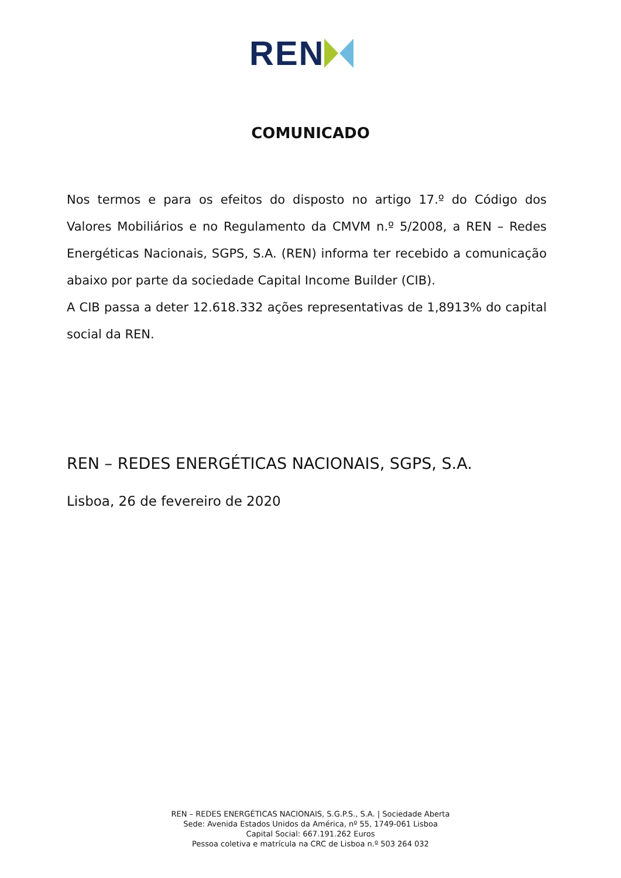REN
COMUNICADO
Nos termos e para os efeitos do disposto no artigo 17.º do Código dos Valores Mobiliários e no Regulamento da CMVM n.º 5/2008, a REN – Redes Energéticas Nacionais, SGPS, S.A. (REN) informa ter recebido a comunicação abaixo por parte da sociedade Capital Income Builder (CIB).
A CIB passa a deter 12.618.332 ações representativas de 1,8913% do capital social da REN.
REN – REDES ENERGÉTICAS NACIONAIS, SGPS, S.A.
Lisboa, 26 de fevereiro de 2020
REN – REDES ENERGÉTICAS NACIONAIS, S.G.P.S., S.A. | Sociedade Aberta
Sede: Avenida Estados Unidos da América, nº 55, 1749-061 Lisboa
Capital Social: 667.191.262 Euros
Pessoa coletiva e matrícula na CRC de Lisboa n.º 503 264 032